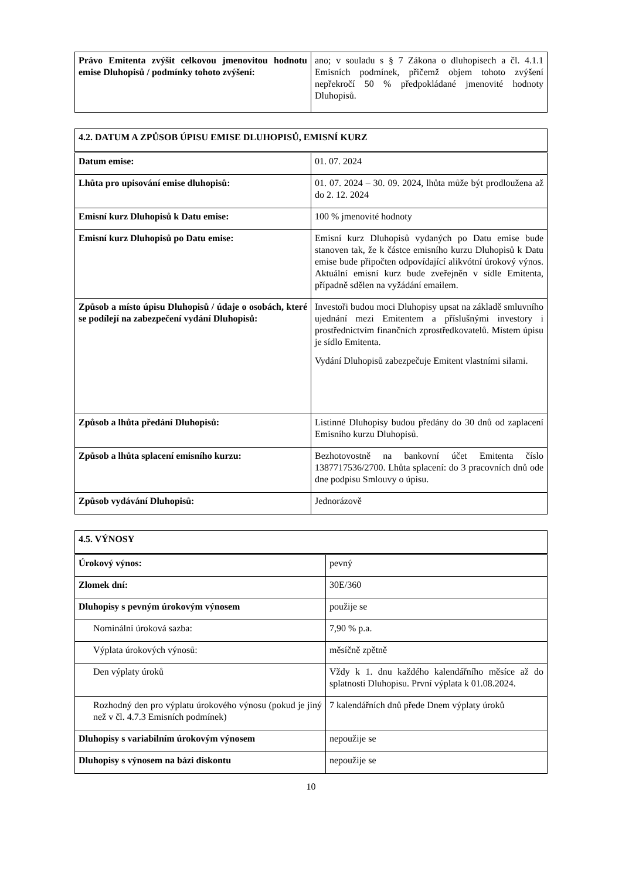| Právo Emitenta zvýšit celkovou jmenovitou hodnotu emise Dluhopisů / podmínky tohoto zvýšení: | ano; v souladu s § 7 Zákona o dluhopisech a čl. 4.1.1 Emisních podmínek, přičemž objem tohoto zvýšení nepřekročí 50 % předpokládané jmenovité hodnoty Dluhopisů. |
| 4.2. DATUM A ZPŮSOB ÚPISU EMISE DLUHOPISŮ, EMISNÍ KURZ | |
| Datum emise: | 01. 07. 2024 |
| Lhůta pro upisování emise dluhopisů: | 01. 07. 2024 – 30. 09. 2024, lhůta může být prodloužena až do 2. 12. 2024 |
| Emisní kurz Dluhopisů k Datu emise: | 100 % jmenovité hodnoty |
| Emisní kurz Dluhopisů po Datu emise: | Emisní kurz Dluhopisů vydaných po Datu emise bude stanoven tak, že k částce emisního kurzu Dluhopisů k Datu emise bude připočten odpovídající alikvótní úrokový výnos. Aktuální emisní kurz bude zveřejněn v sídle Emitenta, případně sdělen na vyžádání emailem. |
| Způsob a místo úpisu Dluhopisů / údaje o osobách, které se podílejí na zabezpečení vydání Dluhopisů: | Investoři budou moci Dluhopisy upsat na základě smluvního ujednání mezi Emitentem a příslušnými investory i prostřednictvím finančních zprostředkovatelů. Místem úpisu je sídlo Emitenta. Vydání Dluhopisů zabezpečuje Emitent vlastními silami. |
| Způsob a lhůta předání Dluhopisů: | Listinné Dluhopisy budou předány do 30 dnů od zaplacení Emisního kurzu Dluhopisů. |
| Způsob a lhůta splacení emisního kurzu: | Bezhotovostně na bankovní účet Emitenta číslo 1387717536/2700. Lhůta splacení: do 3 pracovních dnů ode dne podpisu Smlouvy o úpisu. |
| Způsob vydávání Dluhopisů: | Jednorázově |
| 4.5. VÝNOSY | |
| Úrokový výnos: | pevný |
| Zlomek dní: | 30E/360 |
| Dluhopisy s pevným úrokovým výnosem | použije se |
| Nominální úroková sazba: | 7,90 % p.a. |
| Výplata úrokových výnosů: | měsíčně zpětně |
| Den výplaty úroků | Vždy k 1. dnu každého kalendářního měsíce až do splatnosti Dluhopisu. První výplata k 01.08.2024. |
| Rozhodný den pro výplatu úrokového výnosu (pokud je jiný než v čl. 4.7.3 Emisních podmínek) | 7 kalendářních dnů přede Dnem výplaty úroků |
| Dluhopisy s variabilním úrokovým výnosem | nepoužije se |
| Dluhopisy s výnosem na bázi diskontu | nepoužije se |
10